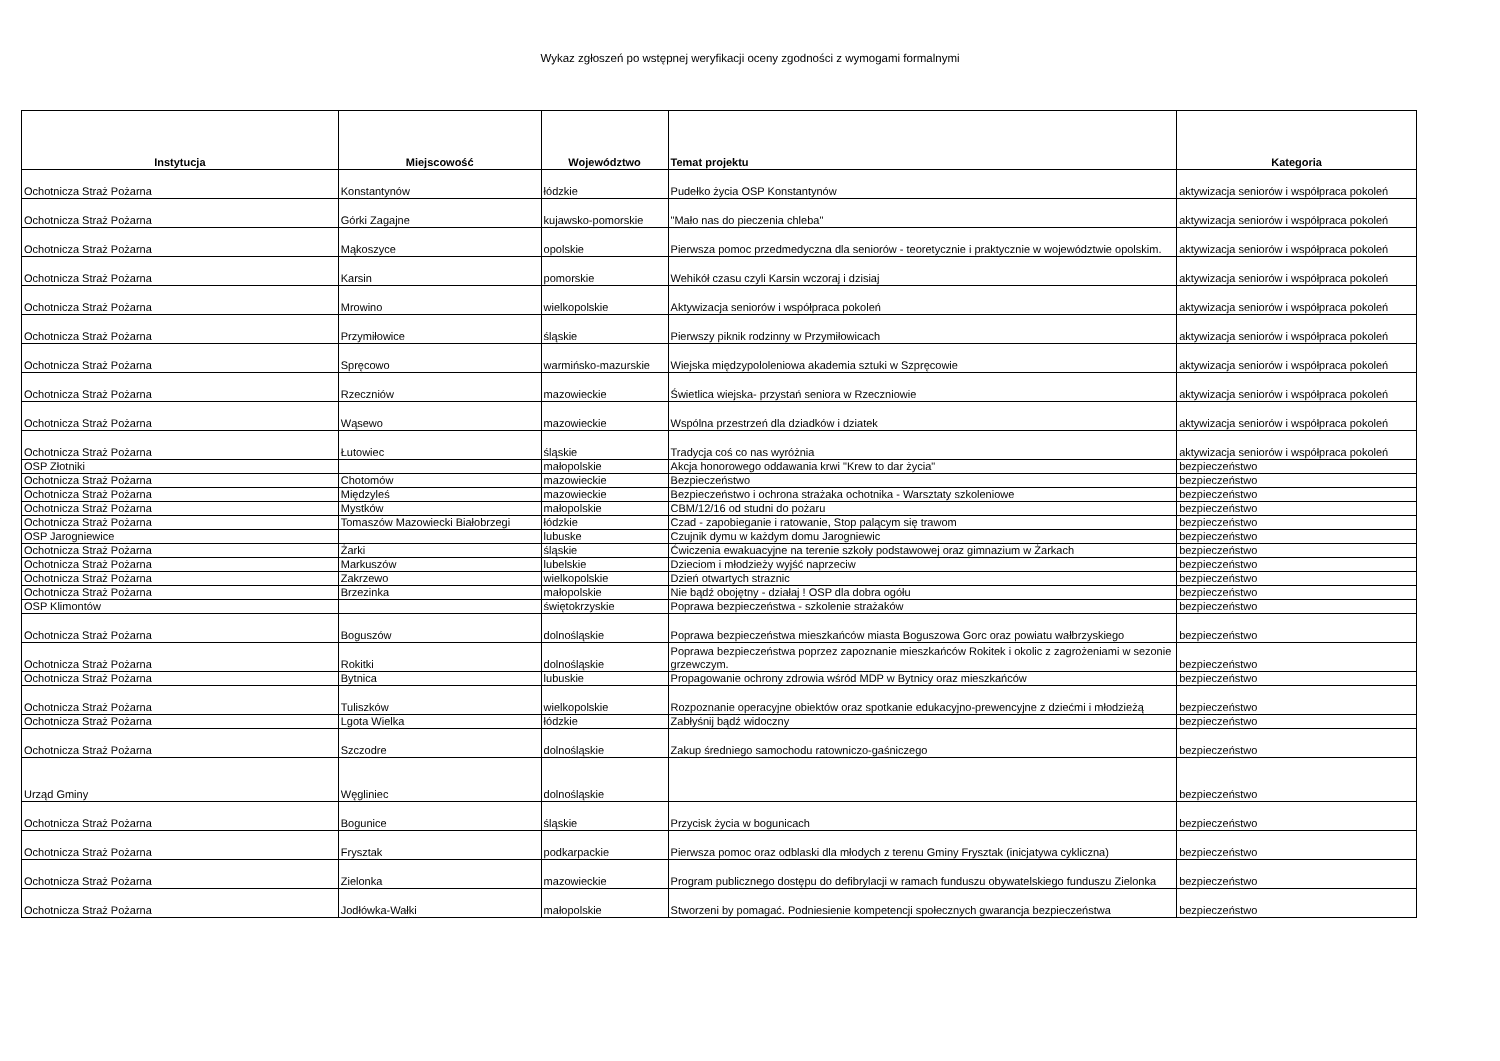Wykaz zgłoszeń po wstępnej weryfikacji oceny zgodności z wymogami formalnymi
| Instytucja | Miejscowość | Województwo | Temat projektu | Kategoria |
| --- | --- | --- | --- | --- |
| Ochotnicza Straż Pożarna | Konstantynów | łódzkie | Pudełko życia OSP Konstantynów | aktywizacja seniorów i współpraca pokoleń |
| Ochotnicza Straż Pożarna | Górki Zagajne | kujawsko-pomorskie | "Mało nas do pieczenia chleba" | aktywizacja seniorów i współpraca pokoleń |
| Ochotnicza Straż Pożarna | Mąkoszyce | opolskie | Pierwsza pomoc przedmedyczna dla seniorów - teoretycznie i praktycznie w województwie opolskim. | aktywizacja seniorów i współpraca pokoleń |
| Ochotnicza Straż Pożarna | Karsin | pomorskie | Wehikół czasu czyli Karsin wczoraj i dzisiaj | aktywizacja seniorów i współpraca pokoleń |
| Ochotnicza Straż Pożarna | Mrowino | wielkopolskie | Aktywizacja seniorów i współpraca pokoleń | aktywizacja seniorów i współpraca pokoleń |
| Ochotnicza Straż Pożarna | Przymiłowice | śląskie | Pierwszy piknik rodzinny w Przymiłowicach | aktywizacja seniorów i współpraca pokoleń |
| Ochotnicza Straż Pożarna | Spręcowo | warmińsko-mazurskie | Wiejska międzypololeniowa akademia sztuki w Szpręcowie | aktywizacja seniorów i współpraca pokoleń |
| Ochotnicza Straż Pożarna | Rzeczniów | mazowieckie | Świetlica wiejska- przystań seniora w Rzeczniowie | aktywizacja seniorów i współpraca pokoleń |
| Ochotnicza Straż Pożarna | Wąsewo | mazowieckie | Wspólna przestrzeń dla dziadków i dziatek | aktywizacja seniorów i współpraca pokoleń |
| Ochotnicza Straż Pożarna | Łutowiec | śląskie | Tradycja coś co nas wyróżnia | aktywizacja seniorów i współpraca pokoleń |
| OSP Złotniki | | małopolskie | Akcja honorowego oddawania krwi "Krew to dar życia" | bezpieczeństwo |
| Ochotnicza Straż Pożarna | Chotomów | mazowieckie | Bezpieczeństwo | bezpieczeństwo |
| Ochotnicza Straż Pożarna | Międzyleś | mazowieckie | Bezpieczeństwo i ochrona strażaka ochotnika - Warsztaty szkoleniowe | bezpieczeństwo |
| Ochotnicza Straż Pożarna | Mystków | małopolskie | CBM/12/16 od studni do pożaru | bezpieczeństwo |
| Ochotnicza Straż Pożarna | Tomaszów Mazowiecki Białobrzegi | łódzkie | Czad - zapobieganie i ratowanie, Stop palącym się trawom | bezpieczeństwo |
| OSP Jarogniewice | | lubuske | Czujnik dymu w każdym domu Jarogniewic | bezpieczeństwo |
| Ochotnicza Straż Pożarna | Żarki | śląskie | Ćwiczenia ewakuacyjne na terenie szkoły podstawowej oraz gimnazium w Żarkach | bezpieczeństwo |
| Ochotnicza Straż Pożarna | Markuszów | lubelskie | Dzieciom i młodzieży wyjść naprzeciw | bezpieczeństwo |
| Ochotnicza Straż Pożarna | Zakrzewo | wielkopolskie | Dzień otwartych straznic | bezpieczeństwo |
| Ochotnicza Straż Pożarna | Brzezinka | małopolskie | Nie bądź obojętny - działaj ! OSP dla dobra ogółu | bezpieczeństwo |
| OSP Klimontów | | świętokrzyskie | Poprawa bezpieczeństwa - szkolenie strażaków | bezpieczeństwo |
| Ochotnicza Straż Pożarna | Boguszów | dolnośląskie | Poprawa bezpieczeństwa mieszkańców miasta Boguszowa Gorc oraz powiatu wałbrzyskiego | bezpieczeństwo |
| Ochotnicza Straż Pożarna | Rokitki | dolnośląskie | Poprawa bezpieczeństwa poprzez zapoznanie mieszkańców Rokitek i okolic z zagrożeniami w sezonie grzewczym. | bezpieczeństwo |
| Ochotnicza Straż Pożarna | Bytnica | lubuskie | Propagowanie ochrony zdrowia wśród MDP w Bytnicy oraz mieszkańców | bezpieczeństwo |
| Ochotnicza Straż Pożarna | Tuliszków | wielkopolskie | Rozpoznanie operacyjne obiektów oraz spotkanie edukacyjno-prewencyjne z dziećmi i młodzieżą | bezpieczeństwo |
| Ochotnicza Straż Pożarna | Lgota Wielka | łódzkie | Zabłyśnij bądź widoczny | bezpieczeństwo |
| Ochotnicza Straż Pożarna | Szczodre | dolnośląskie | Zakup średniego samochodu ratowniczo-gaśniczego | bezpieczeństwo |
| Urząd Gminy | Węgliniec | dolnośląskie | | bezpieczeństwo |
| Ochotnicza Straż Pożarna | Bogunice | śląskie | Przycisk życia w bogunicach | bezpieczeństwo |
| Ochotnicza Straż Pożarna | Frysztak | podkarpackie | Pierwsza pomoc oraz odblaski dla młodych z terenu Gminy Frysztak (inicjatywa cykliczna) | bezpieczeństwo |
| Ochotnicza Straż Pożarna | Zielonka | mazowieckie | Program publicznego dostępu do defibrylacji w ramach funduszu obywatelskiego funduszu Zielonka | bezpieczeństwo |
| Ochotnicza Straż Pożarna | Jodłówka-Wałki | małopolskie | Stworzeni by pomagać. Podniesienie kompetencji społecznych gwarancja bezpieczeństwa | bezpieczeństwo |